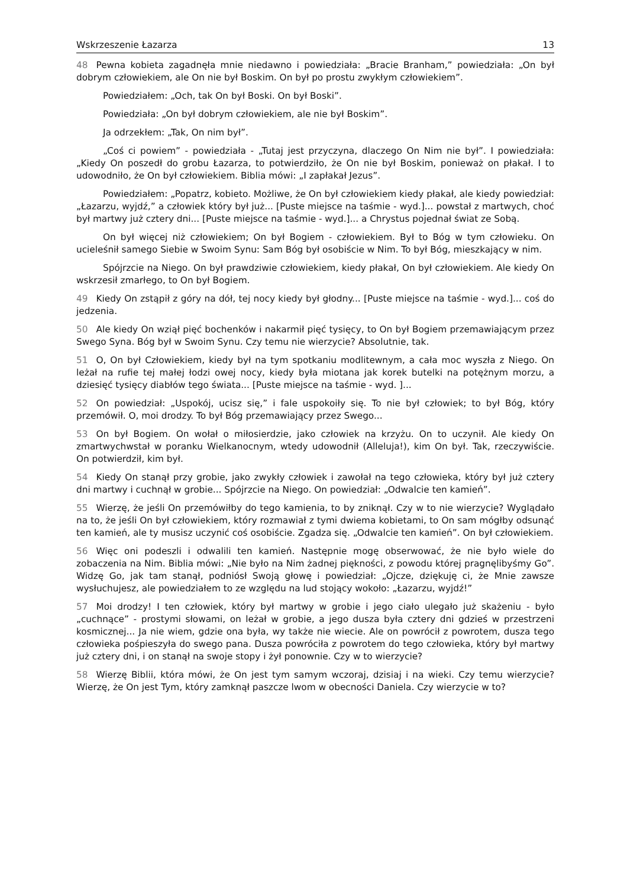Wskrzeszenie Łazarza 13
48 Pewna kobieta zagadnęła mnie niedawno i powiedziała: „Bracie Branham,” powiedziała: „On był dobrym człowiekiem, ale On nie był Boskim. On był po prostu zwykłym człowiekiem”.
Powiedziałem: „Och, tak On był Boski. On był Boski”.
Powiedziała: „On był dobrym człowiekiem, ale nie był Boskim”.
Ja odrzekłem: „Tak, On nim był”.
„Coś ci powiem” - powiedziała - „Tutaj jest przyczyna, dlaczego On Nim nie był”. I powiedziała: „Kiedy On poszedł do grobu Łazarza, to potwierdziło, że On nie był Boskim, ponieważ on płakał. I to udowodniło, że On był człowiekiem. Biblia mówi: „I zapłakał Jezus”.
Powiedziałem: „Popatrz, kobieto. Możliwe, że On był człowiekiem kiedy płakał, ale kiedy powiedział: „Łazarzu, wyjdź,” a człowiek który był już... [Puste miejsce na taśmie - wyd.]... powstał z martwych, choć był martwy już cztery dni... [Puste miejsce na taśmie - wyd.]... a Chrystus pojednał świat ze Sobą.
On był więcej niż człowiekiem; On był Bogiem - człowiekiem. Był to Bóg w tym człowieku. On ucieleśnił samego Siebie w Swoim Synu: Sam Bóg był osobiście w Nim. To był Bóg, mieszkający w nim.
Spójrzcie na Niego. On był prawdziwie człowiekiem, kiedy płakał, On był człowiekiem. Ale kiedy On wskrzesił zmarłego, to On był Bogiem.
49 Kiedy On zstąpił z góry na dół, tej nocy kiedy był głodny... [Puste miejsce na taśmie - wyd.]... coś do jedzenia.
50 Ale kiedy On wziął pięć bochenków i nakarmił pięć tysięcy, to On był Bogiem przemawiającym przez Swego Syna. Bóg był w Swoim Synu. Czy temu nie wierzycie? Absolutnie, tak.
51 O, On był Człowiekiem, kiedy był na tym spotkaniu modlitewnym, a cała moc wyszła z Niego. On leżał na rufie tej małej łodzi owej nocy, kiedy była miotana jak korek butelki na potężnym morzu, a dziesięć tysięcy diabłów tego świata... [Puste miejsce na taśmie - wyd. ]...
52 On powiedział: „Uspokój, ucisz się,” i fale uspokoiły się. To nie był człowiek; to był Bóg, który przemówił. O, moi drodzy. To był Bóg przemawiający przez Swego...
53 On był Bogiem. On wołał o miłosierdzie, jako człowiek na krzyżu. On to uczynił. Ale kiedy On zmartwychwstał w poranku Wielkanocnym, wtedy udowodnił (Alleluja!), kim On był. Tak, rzeczywiście. On potwierdził, kim był.
54 Kiedy On stanął przy grobie, jako zwykły człowiek i zawołał na tego człowieka, który był już cztery dni martwy i cuchnął w grobie... Spójrzcie na Niego. On powiedział: „Odwalcie ten kamień”.
55 Wierzę, że jeśli On przemówiłby do tego kamienia, to by zniknął. Czy w to nie wierzycie? Wyglądało na to, że jeśli On był człowiekiem, który rozmawiał z tymi dwiema kobietami, to On sam mógłby odsunąć ten kamień, ale ty musisz uczynić coś osobiście. Zgadza się. „Odwalcie ten kamień”. On był człowiekiem.
56 Więc oni podeszli i odwalili ten kamień. Następnie mogę obserwować, że nie było wiele do zobaczenia na Nim. Biblia mówi: „Nie było na Nim żadnej piękności, z powodu której pragnęlibyśmy Go”. Widzę Go, jak tam stanął, podniósł Swoją głowę i powiedział: „Ojcze, dziękuję ci, że Mnie zawsze wysłuchujesz, ale powiedziałem to ze względu na lud stojący wokoło: „Łazarzu, wyjdź!”
57 Moi drodzy! I ten człowiek, który był martwy w grobie i jego ciało ulegało już skażeniu - było „cuchnące” - prostymi słowami, on leżał w grobie, a jego dusza była cztery dni gdzieś w przestrzeni kosmicznej... Ja nie wiem, gdzie ona była, wy także nie wiecie. Ale on powrócił z powrotem, dusza tego człowieka pośpieszyła do swego pana. Dusza powróciła z powrotem do tego człowieka, który był martwy już cztery dni, i on stanął na swoje stopy i żył ponownie. Czy w to wierzycie?
58 Wierzę Biblii, która mówi, że On jest tym samym wczoraj, dzisiaj i na wieki. Czy temu wierzycie? Wierzę, że On jest Tym, który zamknął paszcze lwom w obecności Daniela. Czy wierzycie w to?